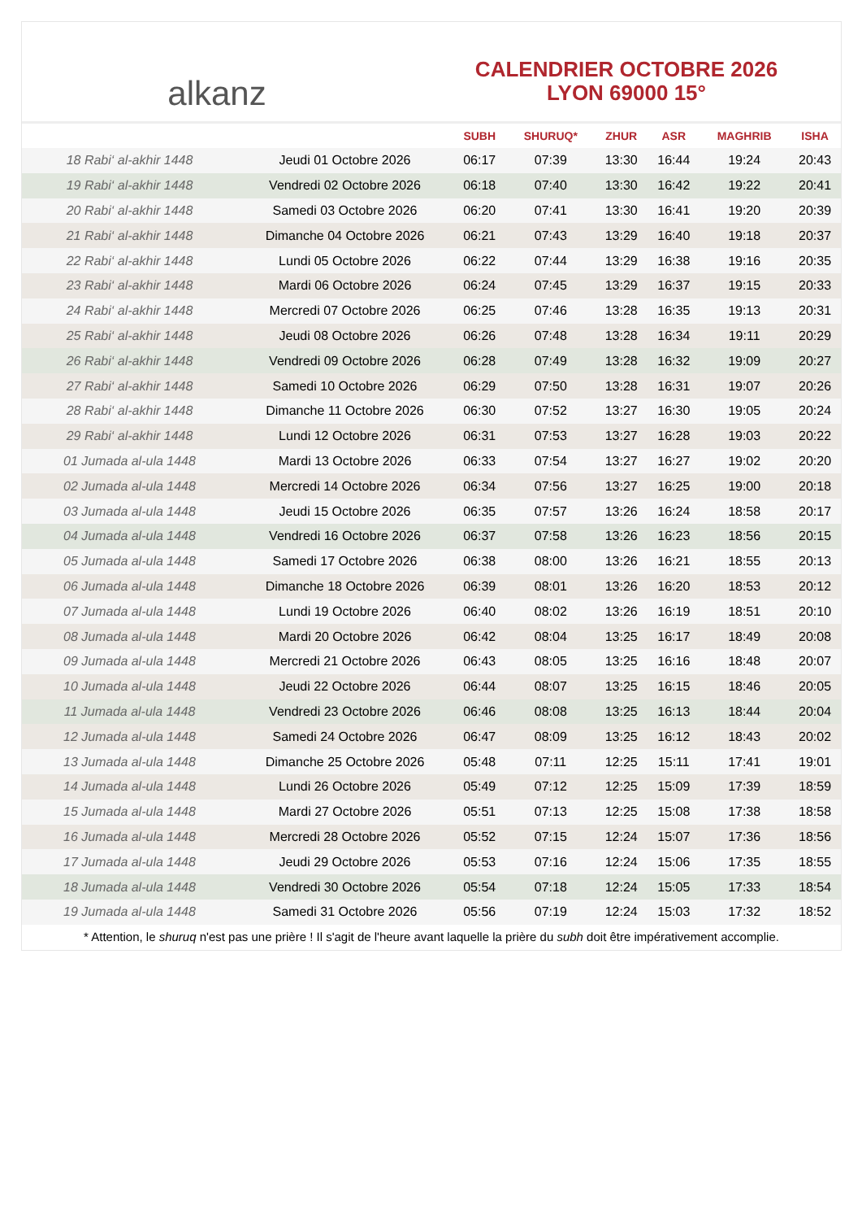alkanz
CALENDRIER OCTOBRE 2026
LYON 69000 15°
| | | SUBH | SHURUQ* | ZHUR | ASR | MAGHRIB | ISHA |
| --- | --- | --- | --- | --- | --- | --- | --- |
| 18 Rabi‘ al-akhir 1448 | Jeudi 01 Octobre 2026 | 06:17 | 07:39 | 13:30 | 16:44 | 19:24 | 20:43 |
| 19 Rabi‘ al-akhir 1448 | Vendredi 02 Octobre 2026 | 06:18 | 07:40 | 13:30 | 16:42 | 19:22 | 20:41 |
| 20 Rabi‘ al-akhir 1448 | Samedi 03 Octobre 2026 | 06:20 | 07:41 | 13:30 | 16:41 | 19:20 | 20:39 |
| 21 Rabi‘ al-akhir 1448 | Dimanche 04 Octobre 2026 | 06:21 | 07:43 | 13:29 | 16:40 | 19:18 | 20:37 |
| 22 Rabi‘ al-akhir 1448 | Lundi 05 Octobre 2026 | 06:22 | 07:44 | 13:29 | 16:38 | 19:16 | 20:35 |
| 23 Rabi‘ al-akhir 1448 | Mardi 06 Octobre 2026 | 06:24 | 07:45 | 13:29 | 16:37 | 19:15 | 20:33 |
| 24 Rabi‘ al-akhir 1448 | Mercredi 07 Octobre 2026 | 06:25 | 07:46 | 13:28 | 16:35 | 19:13 | 20:31 |
| 25 Rabi‘ al-akhir 1448 | Jeudi 08 Octobre 2026 | 06:26 | 07:48 | 13:28 | 16:34 | 19:11 | 20:29 |
| 26 Rabi‘ al-akhir 1448 | Vendredi 09 Octobre 2026 | 06:28 | 07:49 | 13:28 | 16:32 | 19:09 | 20:27 |
| 27 Rabi‘ al-akhir 1448 | Samedi 10 Octobre 2026 | 06:29 | 07:50 | 13:28 | 16:31 | 19:07 | 20:26 |
| 28 Rabi‘ al-akhir 1448 | Dimanche 11 Octobre 2026 | 06:30 | 07:52 | 13:27 | 16:30 | 19:05 | 20:24 |
| 29 Rabi‘ al-akhir 1448 | Lundi 12 Octobre 2026 | 06:31 | 07:53 | 13:27 | 16:28 | 19:03 | 20:22 |
| 01 Jumada al-ula 1448 | Mardi 13 Octobre 2026 | 06:33 | 07:54 | 13:27 | 16:27 | 19:02 | 20:20 |
| 02 Jumada al-ula 1448 | Mercredi 14 Octobre 2026 | 06:34 | 07:56 | 13:27 | 16:25 | 19:00 | 20:18 |
| 03 Jumada al-ula 1448 | Jeudi 15 Octobre 2026 | 06:35 | 07:57 | 13:26 | 16:24 | 18:58 | 20:17 |
| 04 Jumada al-ula 1448 | Vendredi 16 Octobre 2026 | 06:37 | 07:58 | 13:26 | 16:23 | 18:56 | 20:15 |
| 05 Jumada al-ula 1448 | Samedi 17 Octobre 2026 | 06:38 | 08:00 | 13:26 | 16:21 | 18:55 | 20:13 |
| 06 Jumada al-ula 1448 | Dimanche 18 Octobre 2026 | 06:39 | 08:01 | 13:26 | 16:20 | 18:53 | 20:12 |
| 07 Jumada al-ula 1448 | Lundi 19 Octobre 2026 | 06:40 | 08:02 | 13:26 | 16:19 | 18:51 | 20:10 |
| 08 Jumada al-ula 1448 | Mardi 20 Octobre 2026 | 06:42 | 08:04 | 13:25 | 16:17 | 18:49 | 20:08 |
| 09 Jumada al-ula 1448 | Mercredi 21 Octobre 2026 | 06:43 | 08:05 | 13:25 | 16:16 | 18:48 | 20:07 |
| 10 Jumada al-ula 1448 | Jeudi 22 Octobre 2026 | 06:44 | 08:07 | 13:25 | 16:15 | 18:46 | 20:05 |
| 11 Jumada al-ula 1448 | Vendredi 23 Octobre 2026 | 06:46 | 08:08 | 13:25 | 16:13 | 18:44 | 20:04 |
| 12 Jumada al-ula 1448 | Samedi 24 Octobre 2026 | 06:47 | 08:09 | 13:25 | 16:12 | 18:43 | 20:02 |
| 13 Jumada al-ula 1448 | Dimanche 25 Octobre 2026 | 05:48 | 07:11 | 12:25 | 15:11 | 17:41 | 19:01 |
| 14 Jumada al-ula 1448 | Lundi 26 Octobre 2026 | 05:49 | 07:12 | 12:25 | 15:09 | 17:39 | 18:59 |
| 15 Jumada al-ula 1448 | Mardi 27 Octobre 2026 | 05:51 | 07:13 | 12:25 | 15:08 | 17:38 | 18:58 |
| 16 Jumada al-ula 1448 | Mercredi 28 Octobre 2026 | 05:52 | 07:15 | 12:24 | 15:07 | 17:36 | 18:56 |
| 17 Jumada al-ula 1448 | Jeudi 29 Octobre 2026 | 05:53 | 07:16 | 12:24 | 15:06 | 17:35 | 18:55 |
| 18 Jumada al-ula 1448 | Vendredi 30 Octobre 2026 | 05:54 | 07:18 | 12:24 | 15:05 | 17:33 | 18:54 |
| 19 Jumada al-ula 1448 | Samedi 31 Octobre 2026 | 05:56 | 07:19 | 12:24 | 15:03 | 17:32 | 18:52 |
* Attention, le shuruq n'est pas une prière ! Il s'agit de l'heure avant laquelle la prière du subh doit être impérativement accomplie.